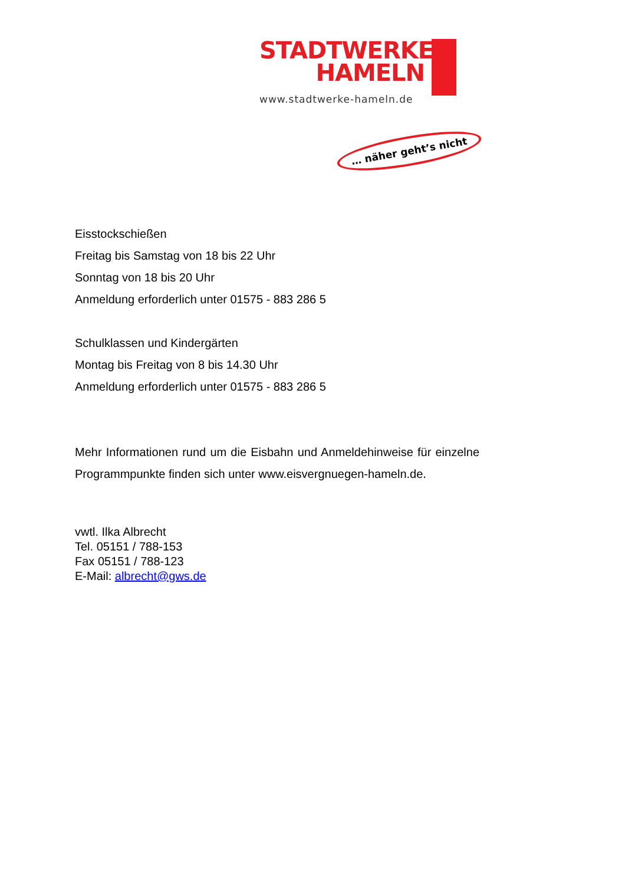STADTWERKE
HAMELN
www.stadtwerke-hameln.de
… näher geht’s nicht
Eisstockschießen
Freitag bis Samstag von 18 bis 22 Uhr
Sonntag von 18 bis 20 Uhr
Anmeldung erforderlich unter 01575 - 883 286 5
Schulklassen und Kindergärten
Montag bis Freitag von 8 bis 14.30 Uhr
Anmeldung erforderlich unter 01575 - 883 286 5
Mehr Informationen rund um die Eisbahn und Anmeldehinweise für einzelne Programmpunkte finden sich unter www.eisvergnuegen-hameln.de.
vwtl. Ilka Albrecht
Tel. 05151 / 788-153
Fax 05151 / 788-123
E-Mail: albrecht@gws.de